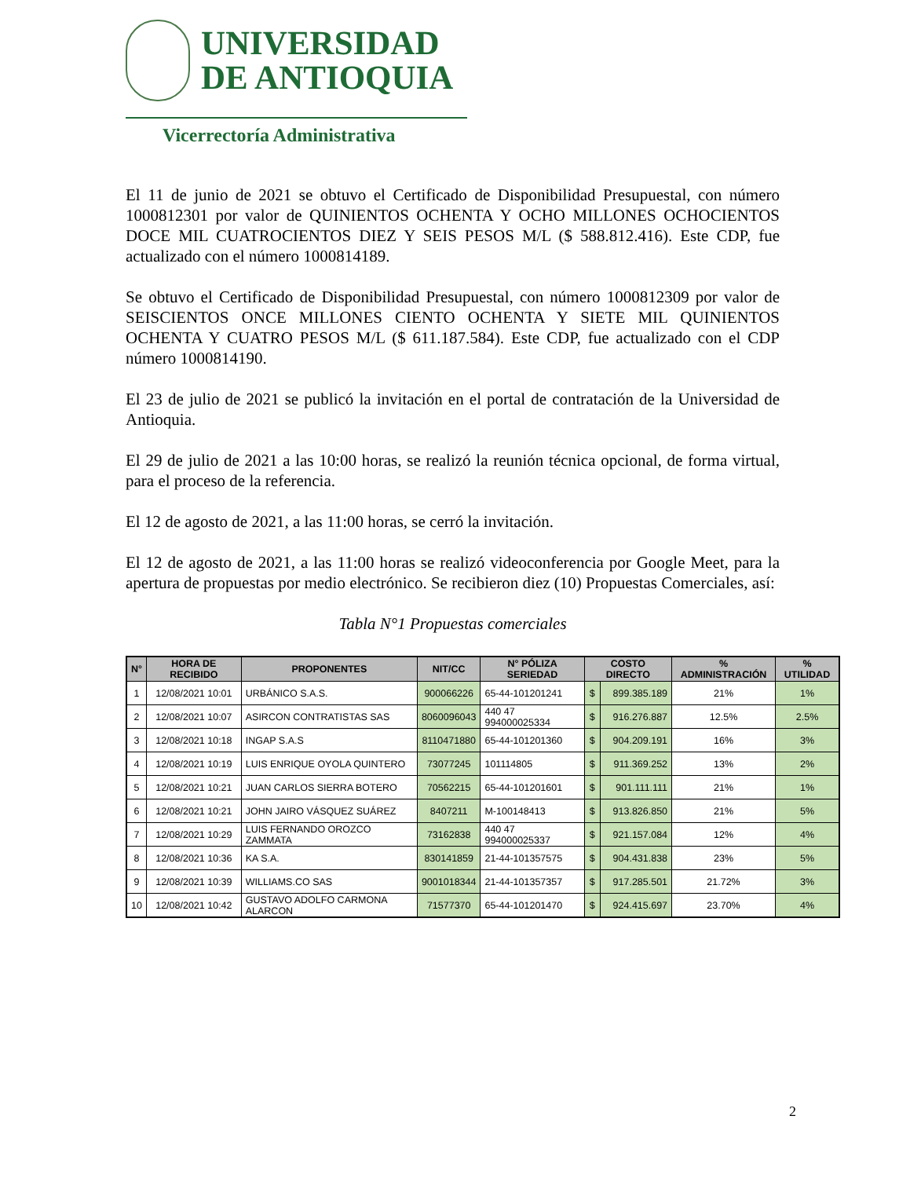UNIVERSIDAD
DE ANTIOQUIA
Vicerrectoría Administrativa
El 11 de junio de 2021 se obtuvo el Certificado de Disponibilidad Presupuestal, con número 1000812301 por valor de QUINIENTOS OCHENTA Y OCHO MILLONES OCHOCIENTOS DOCE MIL CUATROCIENTOS DIEZ Y SEIS PESOS M/L ($ 588.812.416). Este CDP, fue actualizado con el número 1000814189.
Se obtuvo el Certificado de Disponibilidad Presupuestal, con número 1000812309 por valor de SEISCIENTOS ONCE MILLONES CIENTO OCHENTA Y SIETE MIL QUINIENTOS OCHENTA Y CUATRO PESOS M/L ($ 611.187.584). Este CDP, fue actualizado con el CDP número 1000814190.
El 23 de julio de 2021 se publicó la invitación en el portal de contratación de la Universidad de Antioquia.
El 29 de julio de 2021 a las 10:00 horas, se realizó la reunión técnica opcional, de forma virtual, para el proceso de la referencia.
El 12 de agosto de 2021, a las 11:00 horas, se cerró la invitación.
El 12 de agosto de 2021, a las 11:00 horas se realizó videoconferencia por Google Meet, para la apertura de propuestas por medio electrónico. Se recibieron diez (10) Propuestas Comerciales, así:
Tabla N°1 Propuestas comerciales
| N° | HORA DE RECIBIDO | PROPONENTES | NIT/CC | N° PÓLIZA SERIEDAD | COSTO DIRECTO | | % ADMINISTRACIÓN | % UTILIDAD |
| --- | --- | --- | --- | --- | --- | --- | --- | --- |
| 1 | 12/08/2021 10:01 | URBÁNICO S.A.S. | 900066226 | 65-44-101201241 | $ | 899.385.189 | 21% | 1% |
| 2 | 12/08/2021 10:07 | ASIRCON CONTRATISTAS SAS | 8060096043 | 440 47 994000025334 | $ | 916.276.887 | 12.5% | 2.5% |
| 3 | 12/08/2021 10:18 | INGAP S.A.S | 8110471880 | 65-44-101201360 | $ | 904.209.191 | 16% | 3% |
| 4 | 12/08/2021 10:19 | LUIS ENRIQUE OYOLA QUINTERO | 73077245 | 101114805 | $ | 911.369.252 | 13% | 2% |
| 5 | 12/08/2021 10:21 | JUAN CARLOS SIERRA BOTERO | 70562215 | 65-44-101201601 | $ | 901.111.111 | 21% | 1% |
| 6 | 12/08/2021 10:21 | JOHN JAIRO VÁSQUEZ SUÁREZ | 8407211 | M-100148413 | $ | 913.826.850 | 21% | 5% |
| 7 | 12/08/2021 10:29 | LUIS FERNANDO OROZCO ZAMMATA | 73162838 | 440 47 994000025337 | $ | 921.157.084 | 12% | 4% |
| 8 | 12/08/2021 10:36 | KA S.A. | 830141859 | 21-44-101357575 | $ | 904.431.838 | 23% | 5% |
| 9 | 12/08/2021 10:39 | WILLIAMS.CO SAS | 9001018344 | 21-44-101357357 | $ | 917.285.501 | 21.72% | 3% |
| 10 | 12/08/2021 10:42 | GUSTAVO ADOLFO CARMONA ALARCON | 71577370 | 65-44-101201470 | $ | 924.415.697 | 23.70% | 4% |
2